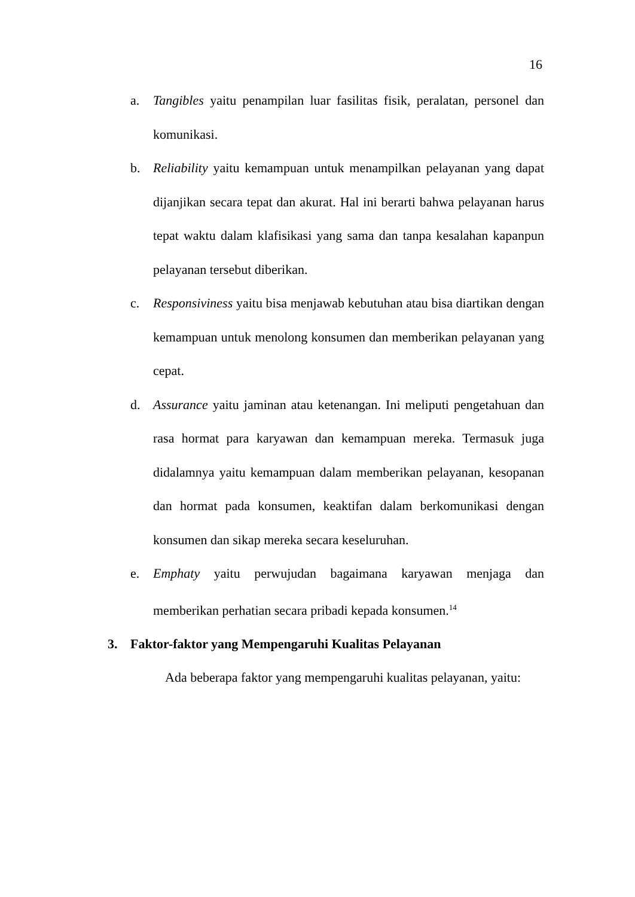16
a. Tangibles yaitu penampilan luar fasilitas fisik, peralatan, personel dan komunikasi.
b. Reliability yaitu kemampuan untuk menampilkan pelayanan yang dapat dijanjikan secara tepat dan akurat. Hal ini berarti bahwa pelayanan harus tepat waktu dalam klafisikasi yang sama dan tanpa kesalahan kapanpun pelayanan tersebut diberikan.
c. Responsiviness yaitu bisa menjawab kebutuhan atau bisa diartikan dengan kemampuan untuk menolong konsumen dan memberikan pelayanan yang cepat.
d. Assurance yaitu jaminan atau ketenangan. Ini meliputi pengetahuan dan rasa hormat para karyawan dan kemampuan mereka. Termasuk juga didalamnya yaitu kemampuan dalam memberikan pelayanan, kesopanan dan hormat pada konsumen, keaktifan dalam berkomunikasi dengan konsumen dan sikap mereka secara keseluruhan.
e. Emphaty yaitu perwujudan bagaimana karyawan menjaga dan memberikan perhatian secara pribadi kepada konsumen.<sup>14</sup>
3. Faktor-faktor yang Mempengaruhi Kualitas Pelayanan
Ada beberapa faktor yang mempengaruhi kualitas pelayanan, yaitu: